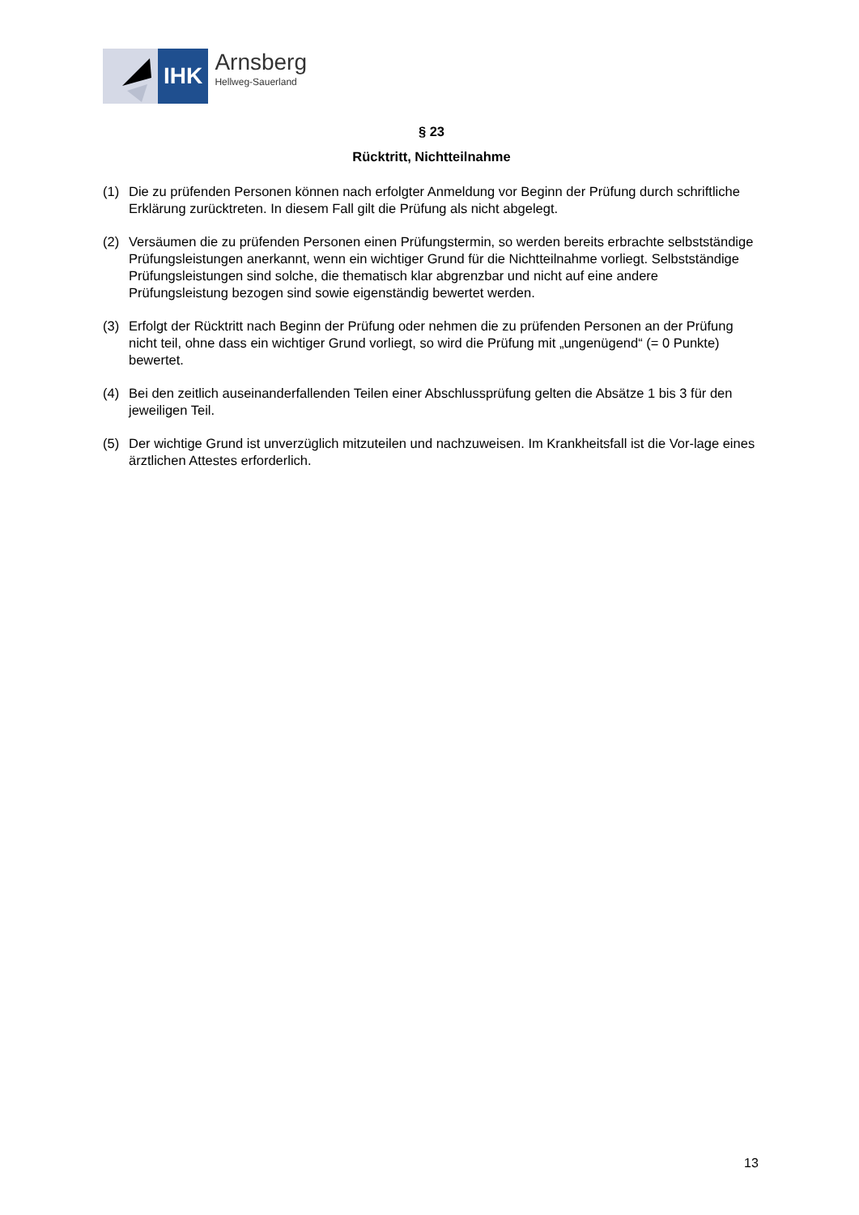IHK
Arnsberg
Hellweg-Sauerland
§ 23
Rücktritt, Nichtteilnahme
(1) Die zu prüfenden Personen können nach erfolgter Anmeldung vor Beginn der Prüfung durch schriftliche Erklärung zurücktreten. In diesem Fall gilt die Prüfung als nicht abgelegt.
(2) Versäumen die zu prüfenden Personen einen Prüfungstermin, so werden bereits erbrachte selbstständige Prüfungsleistungen anerkannt, wenn ein wichtiger Grund für die Nichtteilnahme vorliegt. Selbstständige Prüfungsleistungen sind solche, die thematisch klar abgrenzbar und nicht auf eine andere Prüfungsleistung bezogen sind sowie eigenständig bewertet werden.
(3) Erfolgt der Rücktritt nach Beginn der Prüfung oder nehmen die zu prüfenden Personen an der Prüfung nicht teil, ohne dass ein wichtiger Grund vorliegt, so wird die Prüfung mit „ungenügend“ (= 0 Punkte) bewertet.
(4) Bei den zeitlich auseinanderfallenden Teilen einer Abschlussprüfung gelten die Absätze 1 bis 3 für den jeweiligen Teil.
(5) Der wichtige Grund ist unverzüglich mitzuteilen und nachzuweisen. Im Krankheitsfall ist die Vor-lage eines ärztlichen Attestes erforderlich.
13